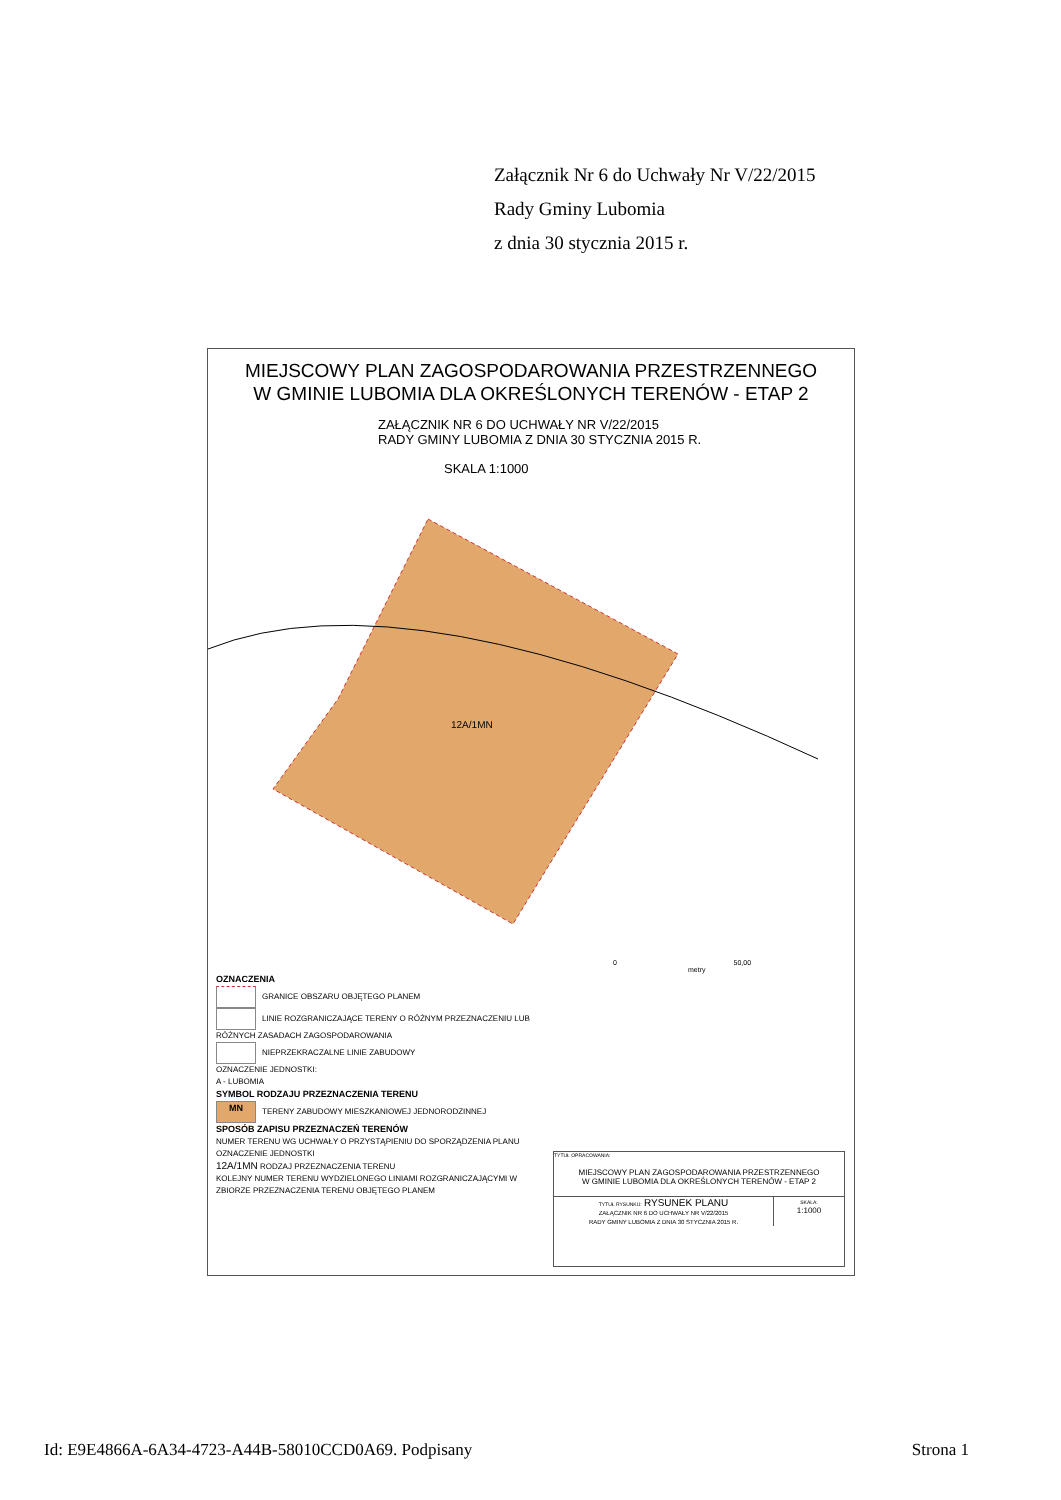Załącznik Nr 6 do Uchwały Nr V/22/2015
Rady Gminy Lubomia
z dnia 30 stycznia 2015 r.
MIEJSCOWY PLAN ZAGOSPODAROWANIA PRZESTRZENNEGO
W GMINIE LUBOMIA DLA OKREŚLONYCH TERENÓW - ETAP 2
ZAŁĄCZNIK NR 6 DO UCHWAŁY NR V/22/2015
RADY GMINY LUBOMIA Z DNIA 30 STYCZNIA 2015 R.
SKALA 1:1000
12A/1MN
0 50,00
metry
OZNACZENIA
GRANICE OBSZARU OBJĘTEGO PLANEM
LINIE ROZGRANICZAJĄCE TERENY O RÓŻNYM PRZEZNACZENIU LUB RÓŻNYCH ZASADACH ZAGOSPODAROWANIA
NIEPRZEKRACZALNE LINIE ZABUDOWY
OZNACZENIE JEDNOSTKI:
A - LUBOMIA
SYMBOL RODZAJU PRZEZNACZENIA TERENU
MN TERENY ZABUDOWY MIESZKANIOWEJ JEDNORODZINNEJ
SPOSÓB ZAPISU PRZEZNACZEŃ TERENÓW
NUMER TERENU WG UCHWAŁY O PRZYSTĄPIENIU DO SPORZĄDZENIA PLANU
OZNACZENIE JEDNOSTKI
12A/1MN RODZAJ PRZEZNACZENIA TERENU
KOLEJNY NUMER TERENU WYDZIELONEGO LINIAMI ROZGRANICZAJĄCYMI W ZBIORZE PRZEZNACZENIA TERENU OBJĘTEGO PLANEM
TYTUŁ OPRACOWANIA:
MIEJSCOWY PLAN ZAGOSPODAROWANIA PRZESTRZENNEGO
W GMINIE LUBOMIA DLA OKREŚLONYCH TERENÓW - ETAP 2
TYTUŁ RYSUNKU: RYSUNEK PLANU
ZAŁĄCZNIK NR 6 DO UCHWAŁY NR V/22/2015
RADY GMINY LUBOMIA Z DNIA 30 STYCZNIA 2015 R.
SKALA:
1:1000
Id: E9E4866A-6A34-4723-A44B-58010CCD0A69. Podpisany Strona 1